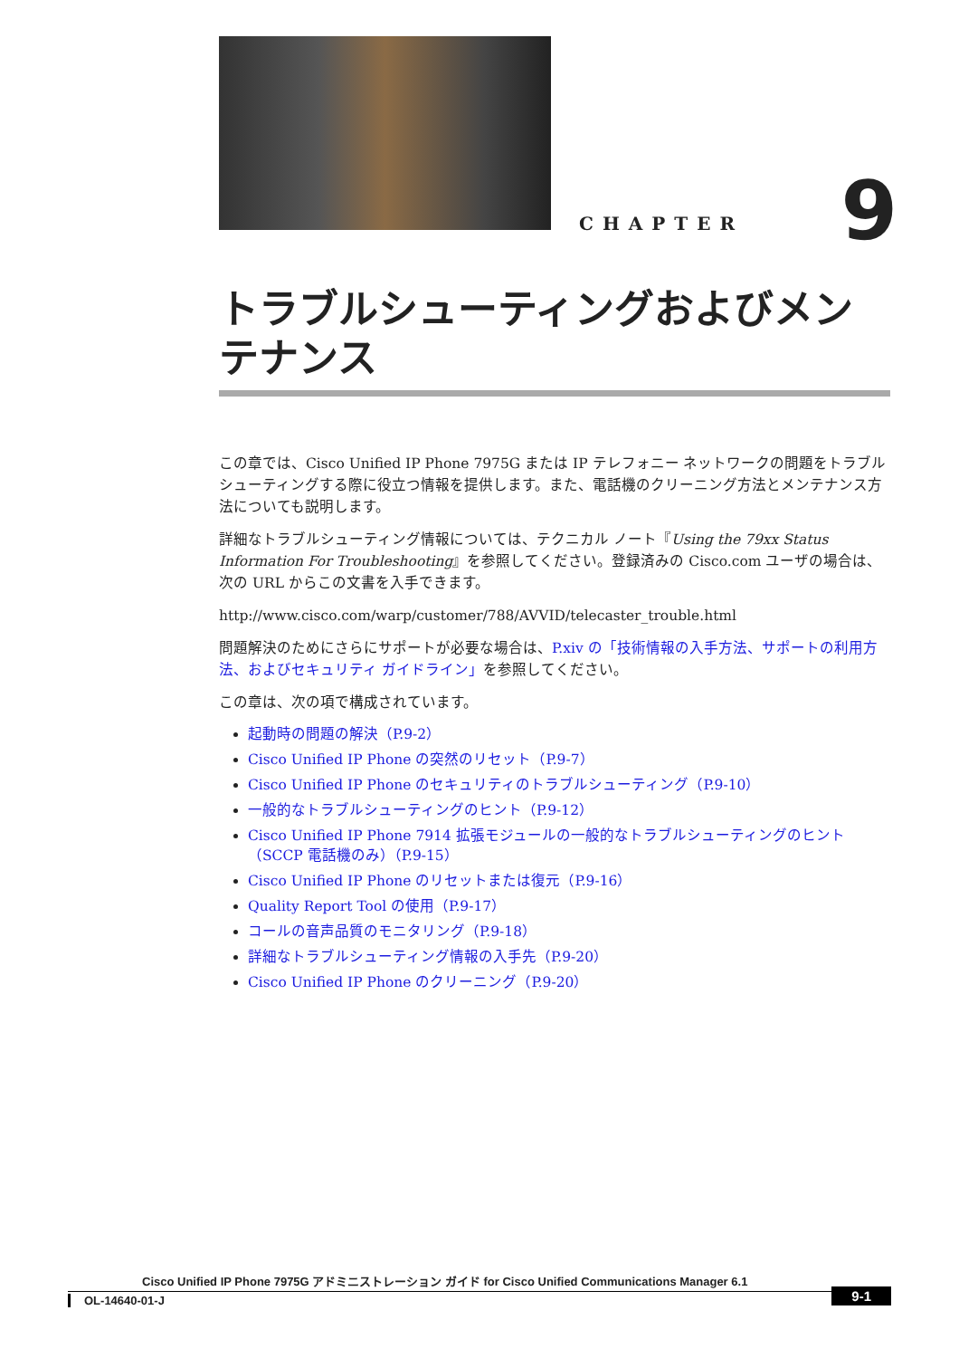CHAPTER 9
トラブルシューティングおよびメンテナンス
この章では、Cisco Unified IP Phone 7975G または IP テレフォニー ネットワークの問題をトラブルシューティングする際に役立つ情報を提供します。また、電話機のクリーニング方法とメンテナンス方法についても説明します。
詳細なトラブルシューティング情報については、テクニカル ノート『Using the 79xx Status Information For Troubleshooting』を参照してください。登録済みの Cisco.com ユーザの場合は、次の URL からこの文書を入手できます。
http://www.cisco.com/warp/customer/788/AVVID/telecaster_trouble.html
問題解決のためにさらにサポートが必要な場合は、P.xiv の「技術情報の入手方法、サポートの利用方法、およびセキュリティ ガイドライン」を参照してください。
この章は、次の項で構成されています。
起動時の問題の解決（P.9-2）
Cisco Unified IP Phone の突然のリセット（P.9-7）
Cisco Unified IP Phone のセキュリティのトラブルシューティング（P.9-10）
一般的なトラブルシューティングのヒント（P.9-12）
Cisco Unified IP Phone 7914 拡張モジュールの一般的なトラブルシューティングのヒント（SCCP 電話機のみ）（P.9-15）
Cisco Unified IP Phone のリセットまたは復元（P.9-16）
Quality Report Tool の使用（P.9-17）
コールの音声品質のモニタリング（P.9-18）
詳細なトラブルシューティング情報の入手先（P.9-20）
Cisco Unified IP Phone のクリーニング（P.9-20）
Cisco Unified IP Phone 7975G アドミニストレーション ガイド for Cisco Unified Communications Manager 6.1
OL-14640-01-J
9-1